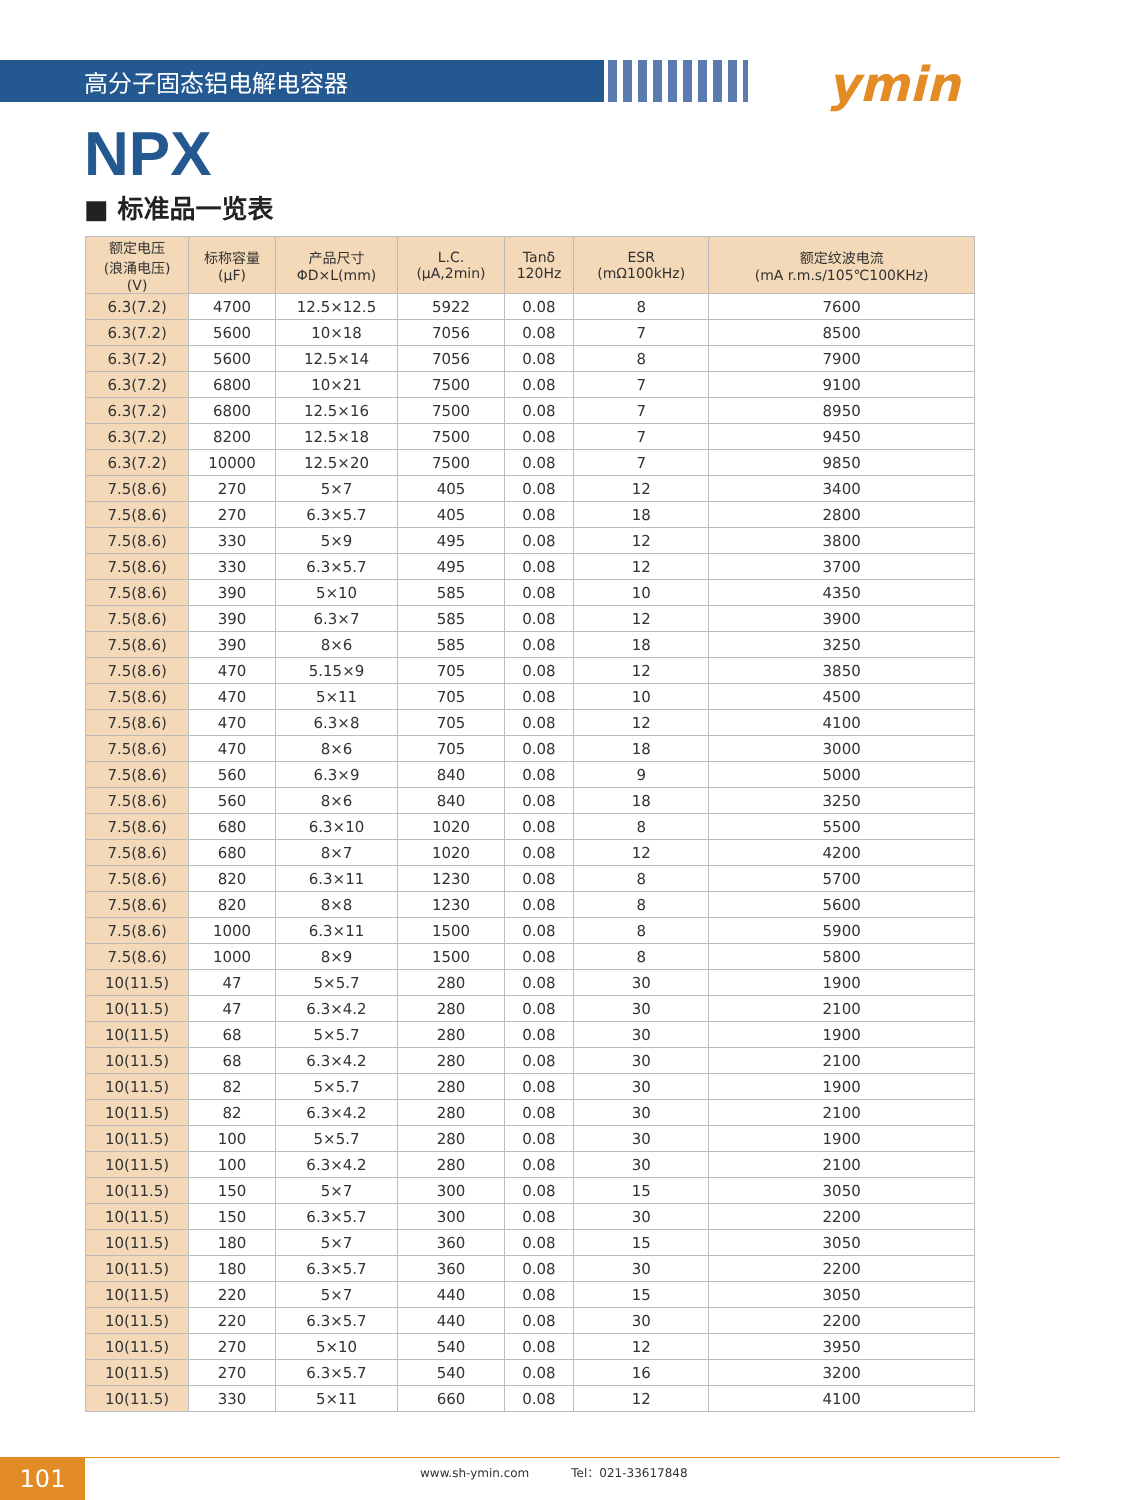高分子固态铝电解电容器
ymin
NPX
■ 标准品一览表
| 额定电压 (浪涌电压) (V) | 标称容量 (μF) | 产品尺寸 ΦD×L(mm) | L.C. (μA,2min) | Tanδ 120Hz | ESR (mΩ100kHz) | 额定纹波电流 (mA r.m.s/105℃100KHz) |
| --- | --- | --- | --- | --- | --- | --- |
| 6.3(7.2) | 4700 | 12.5×12.5 | 5922 | 0.08 | 8 | 7600 |
| 6.3(7.2) | 5600 | 10×18 | 7056 | 0.08 | 7 | 8500 |
| 6.3(7.2) | 5600 | 12.5×14 | 7056 | 0.08 | 8 | 7900 |
| 6.3(7.2) | 6800 | 10×21 | 7500 | 0.08 | 7 | 9100 |
| 6.3(7.2) | 6800 | 12.5×16 | 7500 | 0.08 | 7 | 8950 |
| 6.3(7.2) | 8200 | 12.5×18 | 7500 | 0.08 | 7 | 9450 |
| 6.3(7.2) | 10000 | 12.5×20 | 7500 | 0.08 | 7 | 9850 |
| 7.5(8.6) | 270 | 5×7 | 405 | 0.08 | 12 | 3400 |
| 7.5(8.6) | 270 | 6.3×5.7 | 405 | 0.08 | 18 | 2800 |
| 7.5(8.6) | 330 | 5×9 | 495 | 0.08 | 12 | 3800 |
| 7.5(8.6) | 330 | 6.3×5.7 | 495 | 0.08 | 12 | 3700 |
| 7.5(8.6) | 390 | 5×10 | 585 | 0.08 | 10 | 4350 |
| 7.5(8.6) | 390 | 6.3×7 | 585 | 0.08 | 12 | 3900 |
| 7.5(8.6) | 390 | 8×6 | 585 | 0.08 | 18 | 3250 |
| 7.5(8.6) | 470 | 5.15×9 | 705 | 0.08 | 12 | 3850 |
| 7.5(8.6) | 470 | 5×11 | 705 | 0.08 | 10 | 4500 |
| 7.5(8.6) | 470 | 6.3×8 | 705 | 0.08 | 12 | 4100 |
| 7.5(8.6) | 470 | 8×6 | 705 | 0.08 | 18 | 3000 |
| 7.5(8.6) | 560 | 6.3×9 | 840 | 0.08 | 9 | 5000 |
| 7.5(8.6) | 560 | 8×6 | 840 | 0.08 | 18 | 3250 |
| 7.5(8.6) | 680 | 6.3×10 | 1020 | 0.08 | 8 | 5500 |
| 7.5(8.6) | 680 | 8×7 | 1020 | 0.08 | 12 | 4200 |
| 7.5(8.6) | 820 | 6.3×11 | 1230 | 0.08 | 8 | 5700 |
| 7.5(8.6) | 820 | 8×8 | 1230 | 0.08 | 8 | 5600 |
| 7.5(8.6) | 1000 | 6.3×11 | 1500 | 0.08 | 8 | 5900 |
| 7.5(8.6) | 1000 | 8×9 | 1500 | 0.08 | 8 | 5800 |
| 10(11.5) | 47 | 5×5.7 | 280 | 0.08 | 30 | 1900 |
| 10(11.5) | 47 | 6.3×4.2 | 280 | 0.08 | 30 | 2100 |
| 10(11.5) | 68 | 5×5.7 | 280 | 0.08 | 30 | 1900 |
| 10(11.5) | 68 | 6.3×4.2 | 280 | 0.08 | 30 | 2100 |
| 10(11.5) | 82 | 5×5.7 | 280 | 0.08 | 30 | 1900 |
| 10(11.5) | 82 | 6.3×4.2 | 280 | 0.08 | 30 | 2100 |
| 10(11.5) | 100 | 5×5.7 | 280 | 0.08 | 30 | 1900 |
| 10(11.5) | 100 | 6.3×4.2 | 280 | 0.08 | 30 | 2100 |
| 10(11.5) | 150 | 5×7 | 300 | 0.08 | 15 | 3050 |
| 10(11.5) | 150 | 6.3×5.7 | 300 | 0.08 | 30 | 2200 |
| 10(11.5) | 180 | 5×7 | 360 | 0.08 | 15 | 3050 |
| 10(11.5) | 180 | 6.3×5.7 | 360 | 0.08 | 30 | 2200 |
| 10(11.5) | 220 | 5×7 | 440 | 0.08 | 15 | 3050 |
| 10(11.5) | 220 | 6.3×5.7 | 440 | 0.08 | 30 | 2200 |
| 10(11.5) | 270 | 5×10 | 540 | 0.08 | 12 | 3950 |
| 10(11.5) | 270 | 6.3×5.7 | 540 | 0.08 | 16 | 3200 |
| 10(11.5) | 330 | 5×11 | 660 | 0.08 | 12 | 4100 |
101
www.sh-ymin.com Tel：021-33617848